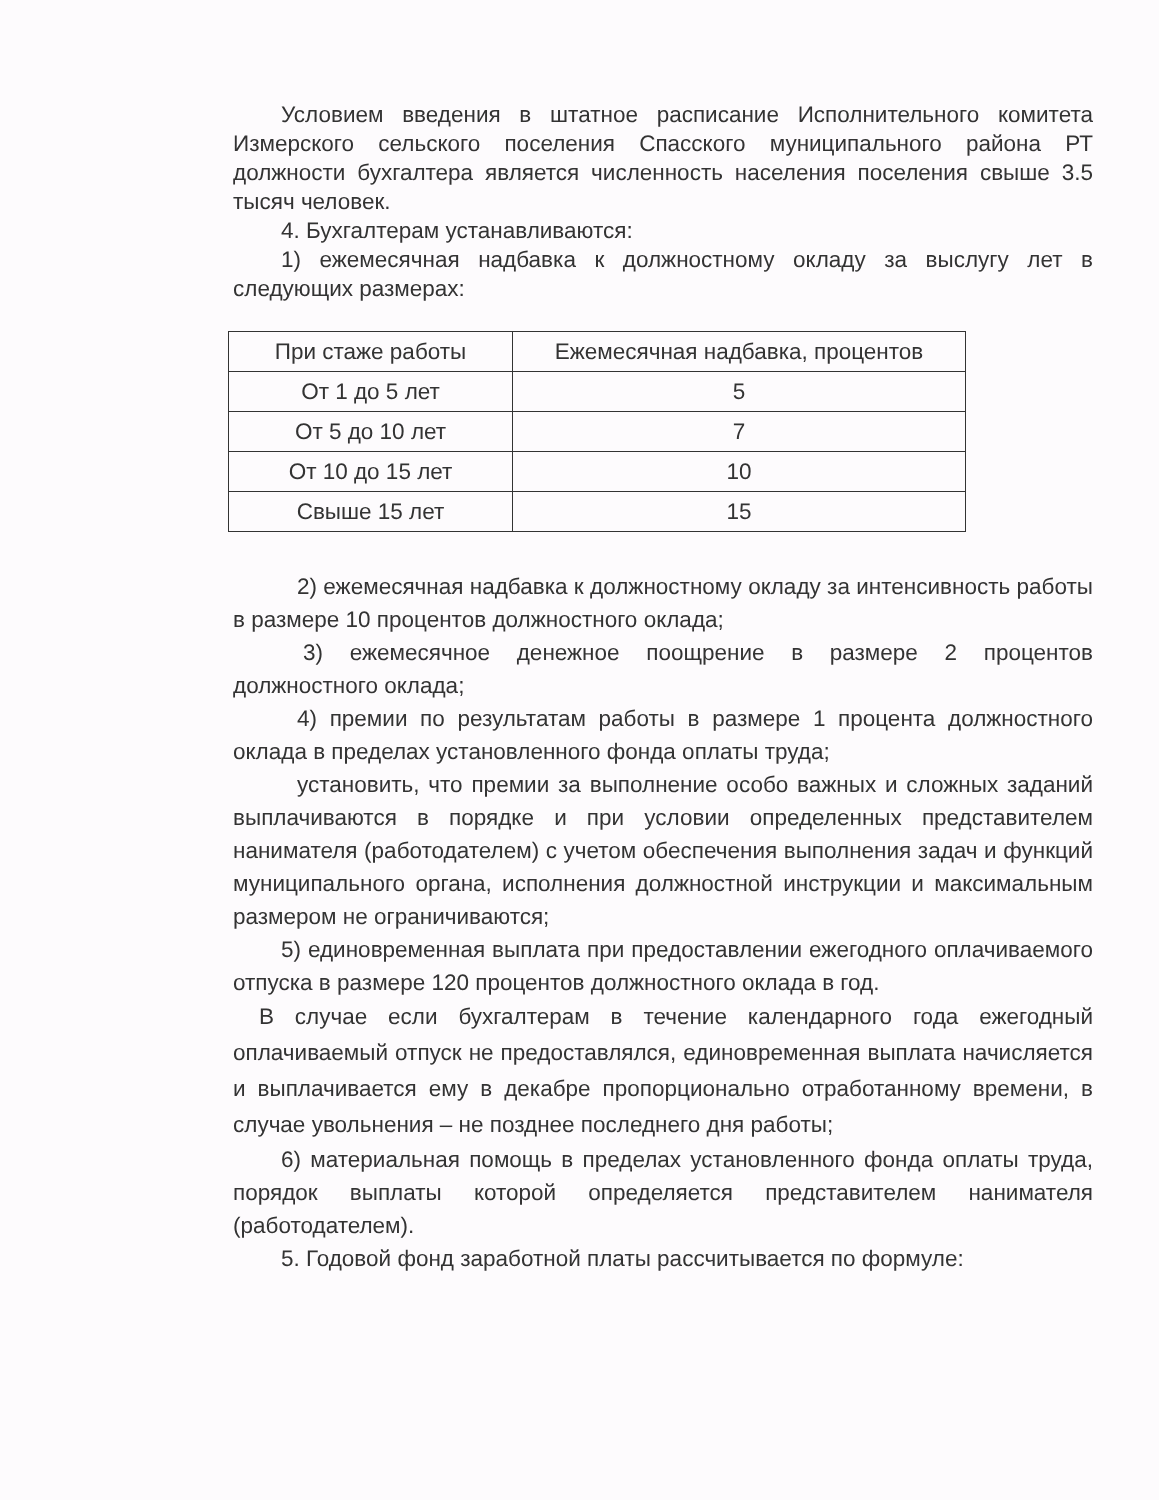Условием введения в штатное расписание Исполнительного комитета Измерского сельского поселения Спасского муниципального района РТ должности бухгалтера является численность населения поселения свыше 3.5 тысяч человек.
4. Бухгалтерам устанавливаются:
1) ежемесячная надбавка к должностному окладу за выслугу лет в следующих размерах:
| При стаже работы | Ежемесячная надбавка, процентов |
| От 1 до 5 лет | 5 |
| От 5 до 10 лет | 7 |
| От 10 до 15 лет | 10 |
| Свыше 15 лет | 15 |
2) ежемесячная надбавка к должностному окладу за интенсивность работы в размере 10 процентов должностного оклада;
3) ежемесячное денежное поощрение в размере 2 процентов должностного оклада;
4) премии по результатам работы в размере 1 процента должностного оклада в пределах установленного фонда оплаты труда;
установить, что премии за выполнение особо важных и сложных заданий выплачиваются в порядке и при условии определенных представителем нанимателя (работодателем) с учетом обеспечения выполнения задач и функций муниципального органа, исполнения должностной инструкции и максимальным размером не ограничиваются;
5) единовременная выплата при предоставлении ежегодного оплачиваемого отпуска в размере 120 процентов должностного оклада в год.
В случае если бухгалтерам в течение календарного года ежегодный оплачиваемый отпуск не предоставлялся, единовременная выплата начисляется и выплачивается ему в декабре пропорционально отработанному времени, в случае увольнения – не позднее последнего дня работы;
6) материальная помощь в пределах установленного фонда оплаты труда, порядок выплаты которой определяется представителем нанимателя (работодателем).
5. Годовой фонд заработной платы рассчитывается по формуле: